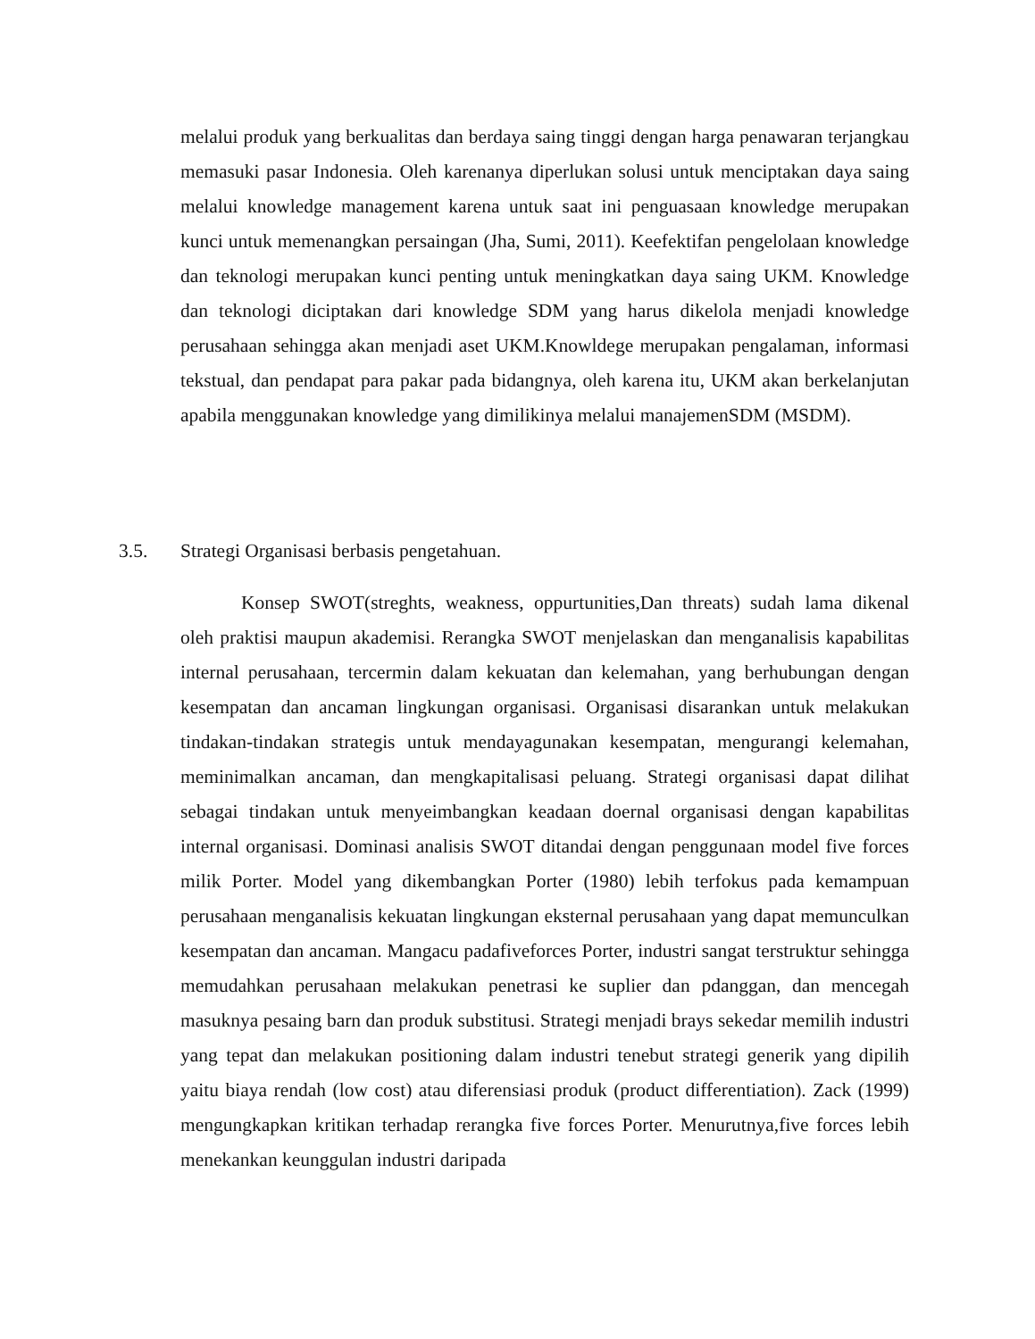melalui produk yang berkualitas dan berdaya saing tinggi dengan harga penawaran terjangkau memasuki pasar Indonesia. Oleh karenanya diperlukan solusi untuk menciptakan daya saing melalui knowledge management karena untuk saat ini penguasaan knowledge merupakan kunci untuk memenangkan persaingan (Jha, Sumi, 2011). Keefektifan pengelolaan knowledge dan teknologi merupakan kunci penting untuk meningkatkan daya saing UKM. Knowledge dan teknologi diciptakan dari knowledge SDM yang harus dikelola menjadi knowledge perusahaan sehingga akan menjadi aset UKM.Knowldege merupakan pengalaman, informasi tekstual, dan pendapat para pakar pada bidangnya, oleh karena itu, UKM akan berkelanjutan apabila menggunakan knowledge yang dimilikinya melalui manajemenSDM (MSDM).
3.5. Strategi Organisasi berbasis pengetahuan.
Konsep SWOT(streghts, weakness, oppurtunities,Dan threats) sudah lama dikenal oleh praktisi maupun akademisi. Rerangka SWOT menjelaskan dan menganalisis kapabilitas internal perusahaan, tercermin dalam kekuatan dan kelemahan, yang berhubungan dengan kesempatan dan ancaman lingkungan organisasi. Organisasi disarankan untuk melakukan tindakan-tindakan strategis untuk mendayagunakan kesempatan, mengurangi kelemahan, meminimalkan ancaman, dan mengkapitalisasi peluang. Strategi organisasi dapat dilihat sebagai tindakan untuk menyeimbangkan keadaan doernal organisasi dengan kapabilitas internal organisasi. Dominasi analisis SWOT ditandai dengan penggunaan model five forces milik Porter. Model yang dikembangkan Porter (1980) lebih terfokus pada kemampuan perusahaan menganalisis kekuatan lingkungan eksternal perusahaan yang dapat memunculkan kesempatan dan ancaman. Mangacu padafiveforces Porter, industri sangat terstruktur sehingga memudahkan perusahaan melakukan penetrasi ke suplier dan pdanggan, dan mencegah masuknya pesaing barn dan produk substitusi. Strategi menjadi brays sekedar memilih industri yang tepat dan melakukan positioning dalam industri tenebut strategi generik yang dipilih yaitu biaya rendah (low cost) atau diferensiasi produk (product differentiation). Zack (1999) mengungkapkan kritikan terhadap rerangka five forces Porter. Menurutnya,five forces lebih menekankan keunggulan industri daripada